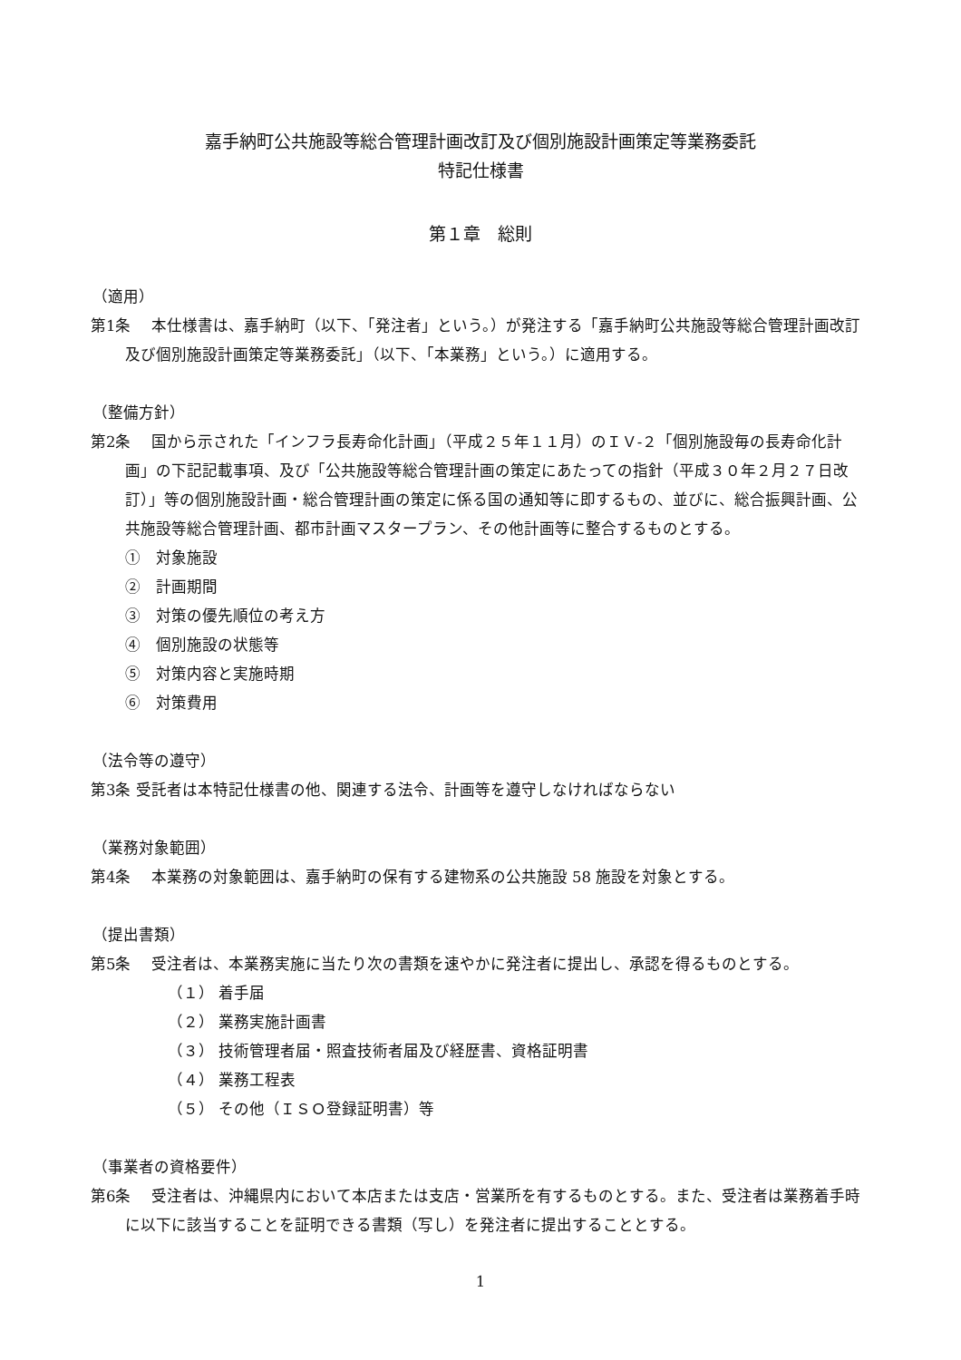嘉手納町公共施設等総合管理計画改訂及び個別施設計画策定等業務委託
特記仕様書
第１章　総則
（適用）
第1条　 本仕様書は、嘉手納町（以下、「発注者」という。）が発注する「嘉手納町公共施設等総合管理計画改訂及び個別施設計画策定等業務委託」（以下、「本業務」という。）に適用する。
（整備方針）
第2条　 国から示された「インフラ長寿命化計画」（平成２５年１１月）のＩＶ‐２「個別施設毎の長寿命化計画」の下記記載事項、及び「公共施設等総合管理計画の策定にあたっての指針（平成３０年２月２７日改訂）」等の個別施設計画・総合管理計画の策定に係る国の通知等に即するもの、並びに、総合振興計画、公共施設等総合管理計画、都市計画マスタープラン、その他計画等に整合するものとする。
①　対象施設
②　計画期間
③　対策の優先順位の考え方
④　個別施設の状態等
⑤　対策内容と実施時期
⑥　対策費用
（法令等の遵守）
第3条 受託者は本特記仕様書の他、関連する法令、計画等を遵守しなければならない
（業務対象範囲）
第4条　 本業務の対象範囲は、嘉手納町の保有する建物系の公共施設 58 施設を対象とする。
（提出書類）
第5条　 受注者は、本業務実施に当たり次の書類を速やかに発注者に提出し、承認を得るものとする。
（１） 着手届
（２） 業務実施計画書
（３） 技術管理者届・照査技術者届及び経歴書、資格証明書
（４） 業務工程表
（５） その他（ＩＳＯ登録証明書）等
（事業者の資格要件）
第6条　 受注者は、沖縄県内において本店または支店・営業所を有するものとする。また、受注者は業務着手時に以下に該当することを証明できる書類（写し）を発注者に提出することとする。
1